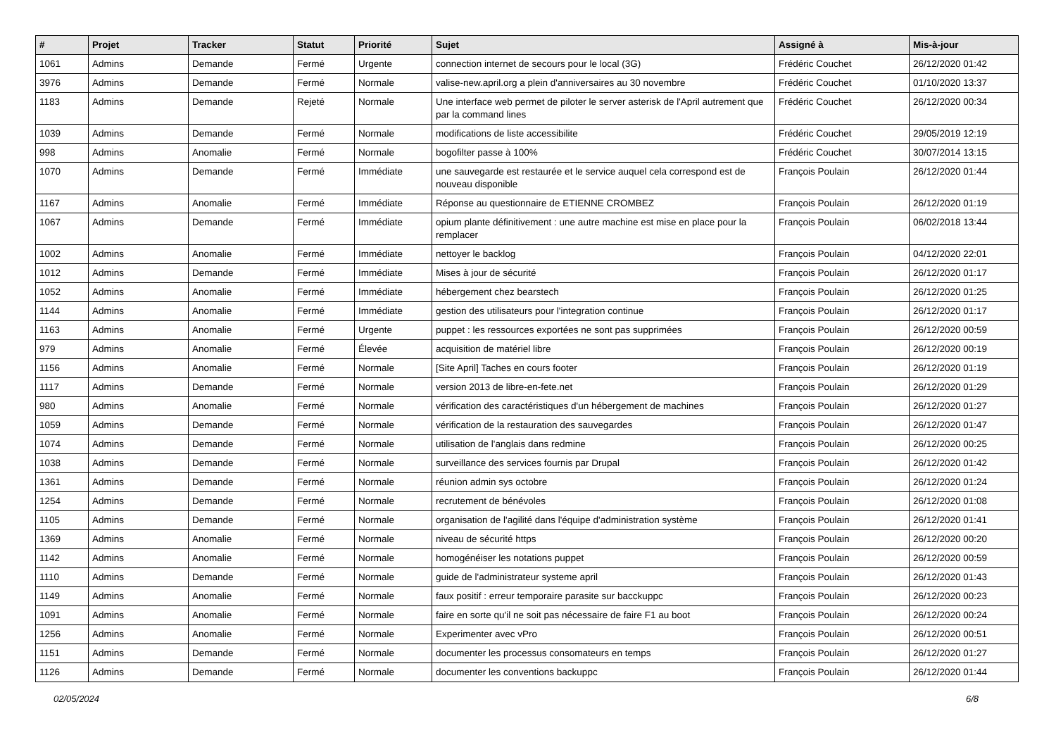| # | Projet | Tracker | Statut | Priorité | Sujet | Assigné à | Mis-à-jour |
| --- | --- | --- | --- | --- | --- | --- | --- |
| 1061 | Admins | Demande | Fermé | Urgente | connection internet de secours pour le local (3G) | Frédéric Couchet | 26/12/2020 01:42 |
| 3976 | Admins | Demande | Fermé | Normale | valise-new.april.org a plein d'anniversaires au 30 novembre | Frédéric Couchet | 01/10/2020 13:37 |
| 1183 | Admins | Demande | Rejeté | Normale | Une interface web permet de piloter le server asterisk de l'April autrement que par la command lines | Frédéric Couchet | 26/12/2020 00:34 |
| 1039 | Admins | Demande | Fermé | Normale | modifications de liste accessibilite | Frédéric Couchet | 29/05/2019 12:19 |
| 998 | Admins | Anomalie | Fermé | Normale | bogofilter passe à 100% | Frédéric Couchet | 30/07/2014 13:15 |
| 1070 | Admins | Demande | Fermé | Immédiate | une sauvegarde est restaurée et le service auquel cela correspond est de nouveau disponible | François Poulain | 26/12/2020 01:44 |
| 1167 | Admins | Anomalie | Fermé | Immédiate | Réponse au questionnaire de ETIENNE CROMBEZ | François Poulain | 26/12/2020 01:19 |
| 1067 | Admins | Demande | Fermé | Immédiate | opium plante définitivement : une autre machine est mise en place pour la remplacer | François Poulain | 06/02/2018 13:44 |
| 1002 | Admins | Anomalie | Fermé | Immédiate | nettoyer le backlog | François Poulain | 04/12/2020 22:01 |
| 1012 | Admins | Demande | Fermé | Immédiate | Mises à jour de sécurité | François Poulain | 26/12/2020 01:17 |
| 1052 | Admins | Anomalie | Fermé | Immédiate | hébergement chez bearstech | François Poulain | 26/12/2020 01:25 |
| 1144 | Admins | Anomalie | Fermé | Immédiate | gestion des utilisateurs pour l'integration continue | François Poulain | 26/12/2020 01:17 |
| 1163 | Admins | Anomalie | Fermé | Urgente | puppet : les ressources exportées ne sont pas supprimées | François Poulain | 26/12/2020 00:59 |
| 979 | Admins | Anomalie | Fermé | Élevée | acquisition de matériel libre | François Poulain | 26/12/2020 00:19 |
| 1156 | Admins | Anomalie | Fermé | Normale | [Site April] Taches en cours footer | François Poulain | 26/12/2020 01:19 |
| 1117 | Admins | Demande | Fermé | Normale | version 2013 de libre-en-fete.net | François Poulain | 26/12/2020 01:29 |
| 980 | Admins | Anomalie | Fermé | Normale | vérification des caractéristiques d'un hébergement de machines | François Poulain | 26/12/2020 01:27 |
| 1059 | Admins | Demande | Fermé | Normale | vérification de la restauration des sauvegardes | François Poulain | 26/12/2020 01:47 |
| 1074 | Admins | Demande | Fermé | Normale | utilisation de l'anglais dans redmine | François Poulain | 26/12/2020 00:25 |
| 1038 | Admins | Demande | Fermé | Normale | surveillance des services fournis par Drupal | François Poulain | 26/12/2020 01:42 |
| 1361 | Admins | Demande | Fermé | Normale | réunion admin sys octobre | François Poulain | 26/12/2020 01:24 |
| 1254 | Admins | Demande | Fermé | Normale | recrutement de bénévoles | François Poulain | 26/12/2020 01:08 |
| 1105 | Admins | Demande | Fermé | Normale | organisation de l'agilité dans l'équipe d'administration système | François Poulain | 26/12/2020 01:41 |
| 1369 | Admins | Anomalie | Fermé | Normale | niveau de sécurité https | François Poulain | 26/12/2020 00:20 |
| 1142 | Admins | Anomalie | Fermé | Normale | homogénéiser les notations puppet | François Poulain | 26/12/2020 00:59 |
| 1110 | Admins | Demande | Fermé | Normale | guide de l'administrateur systeme april | François Poulain | 26/12/2020 01:43 |
| 1149 | Admins | Anomalie | Fermé | Normale | faux positif : erreur temporaire parasite sur bacckuppc | François Poulain | 26/12/2020 00:23 |
| 1091 | Admins | Anomalie | Fermé | Normale | faire en sorte qu'il ne soit pas nécessaire de faire F1 au boot | François Poulain | 26/12/2020 00:24 |
| 1256 | Admins | Anomalie | Fermé | Normale | Experimenter avec vPro | François Poulain | 26/12/2020 00:51 |
| 1151 | Admins | Demande | Fermé | Normale | documenter les processus consomateurs en temps | François Poulain | 26/12/2020 01:27 |
| 1126 | Admins | Demande | Fermé | Normale | documenter les conventions backuppc | François Poulain | 26/12/2020 01:44 |
02/05/2024 6/8